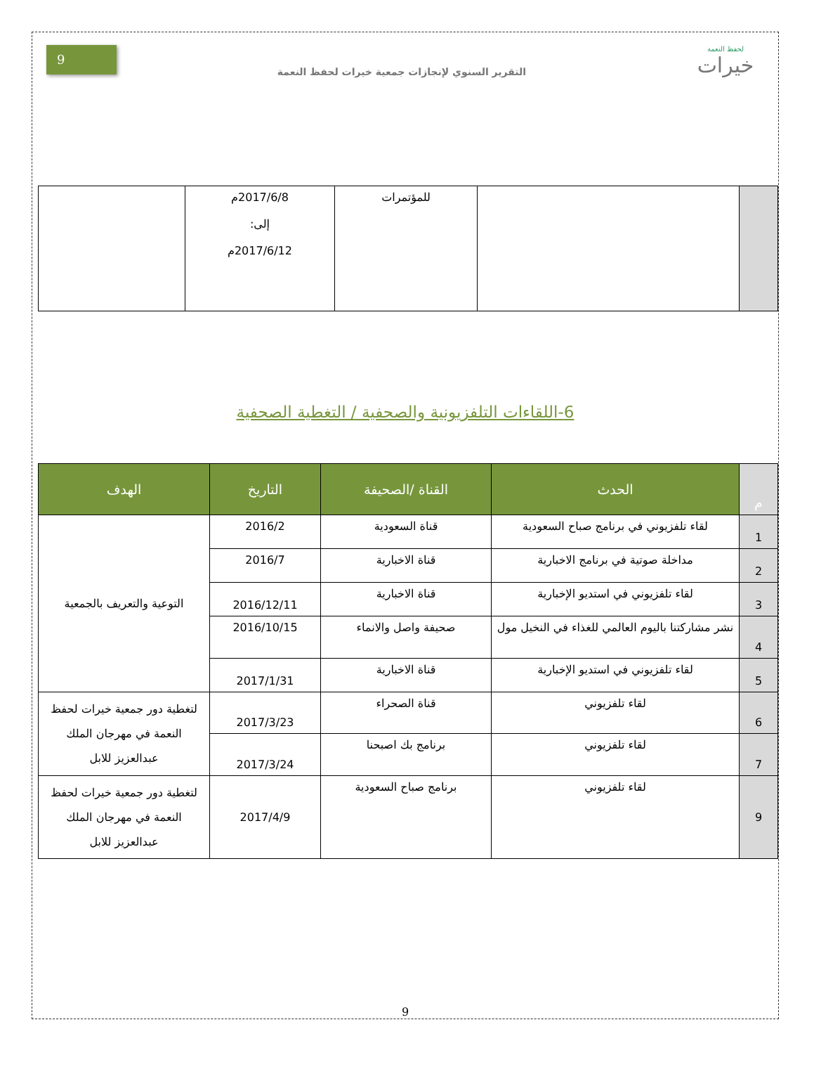لحفظ النعمة
خيرات
التقرير السنوي لإنجازات جمعية خيرات لحفظ النعمة
9
| | | للمؤتمرات | 2017/6/8م إلى: 2017/6/12م | |
6-اللقاءات التلفزيونية والصحفية / التغطية الصحفية
| م | الحدث | القناة /الصحيفة | التاريخ | الهدف |
| --- | --- | --- | --- | --- |
| 1 | لقاء تلفزيوني في برنامج صباح السعودية | قناة السعودية | 2016/2 | التوعية والتعريف بالجمعية |
| 2 | مداخلة صوتية في برنامج الاخبارية | قناة الاخبارية | 2016/7 | |
| 3 | لقاء تلفزيوني في استديو الإخبارية | قناة الاخبارية | 2016/12/11 | |
| 4 | نشر مشاركتنا باليوم العالمي للغذاء في النخيل مول | صحيفة واصل والانماء | 2016/10/15 | |
| 5 | لقاء تلفزيوني في استديو الإخبارية | قناة الاخبارية | 2017/1/31 | |
| 6 | لقاء تلفزيوني | قناة الصحراء | 2017/3/23 | لتغطية دور جمعية خيرات لحفظ النعمة في مهرجان الملك عبدالعزيز للابل |
| 7 | لقاء تلفزيوني | برنامج بك اصبحنا | 2017/3/24 | |
| 9 | لقاء تلفزيوني | برنامج صباح السعودية | 2017/4/9 | لتغطية دور جمعية خيرات لحفظ النعمة في مهرجان الملك عبدالعزيز للابل |
9